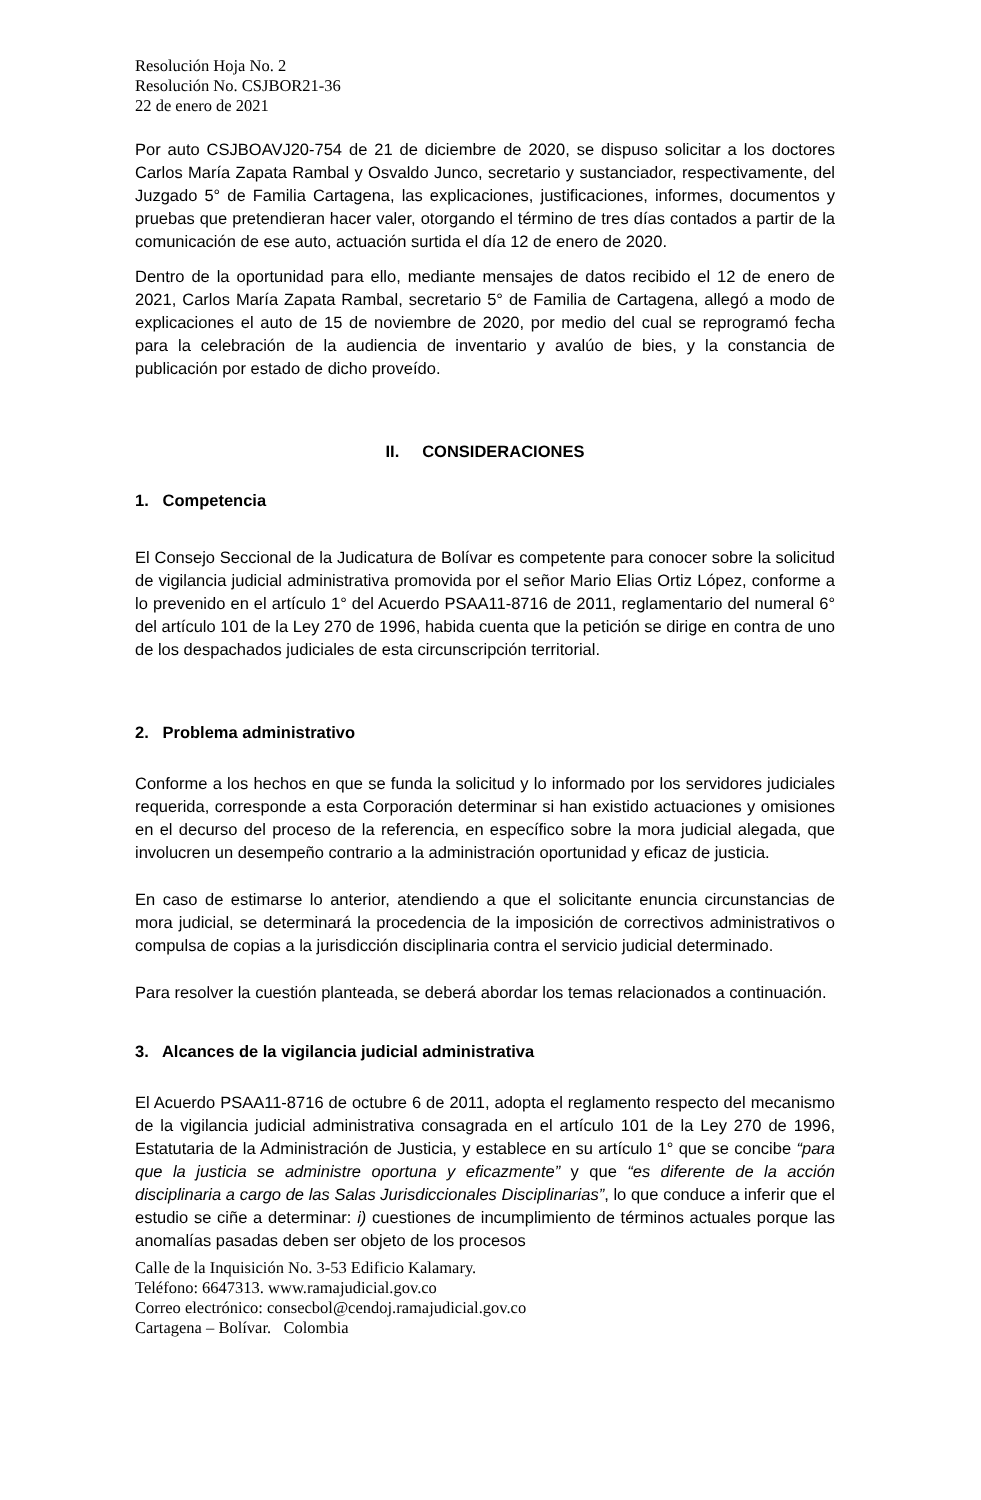Resolución Hoja No. 2
Resolución No. CSJBOR21-36
22 de enero de 2021
Por auto CSJBOAVJ20-754 de 21 de diciembre de 2020, se dispuso solicitar a los doctores Carlos María Zapata Rambal y Osvaldo Junco, secretario y sustanciador, respectivamente, del Juzgado 5° de Familia Cartagena, las explicaciones, justificaciones, informes, documentos y pruebas que pretendieran hacer valer, otorgando el término de tres días contados a partir de la comunicación de ese auto, actuación surtida el día 12 de enero de 2020.
Dentro de la oportunidad para ello, mediante mensajes de datos recibido el 12 de enero de 2021, Carlos María Zapata Rambal, secretario 5° de Familia de Cartagena, allegó a modo de explicaciones el auto de 15 de noviembre de 2020, por medio del cual se reprogramó fecha para la celebración de la audiencia de inventario y avalúo de bies, y la constancia de publicación por estado de dicho proveído.
II. CONSIDERACIONES
1. Competencia
El Consejo Seccional de la Judicatura de Bolívar es competente para conocer sobre la solicitud de vigilancia judicial administrativa promovida por el señor Mario Elias Ortiz López, conforme a lo prevenido en el artículo 1° del Acuerdo PSAA11-8716 de 2011, reglamentario del numeral 6° del artículo 101 de la Ley 270 de 1996, habida cuenta que la petición se dirige en contra de uno de los despachados judiciales de esta circunscripción territorial.
2. Problema administrativo
Conforme a los hechos en que se funda la solicitud y lo informado por los servidores judiciales requerida, corresponde a esta Corporación determinar si han existido actuaciones y omisiones en el decurso del proceso de la referencia, en específico sobre la mora judicial alegada, que involucren un desempeño contrario a la administración oportunidad y eficaz de justicia.
En caso de estimarse lo anterior, atendiendo a que el solicitante enuncia circunstancias de mora judicial, se determinará la procedencia de la imposición de correctivos administrativos o compulsa de copias a la jurisdicción disciplinaria contra el servicio judicial determinado.
Para resolver la cuestión planteada, se deberá abordar los temas relacionados a continuación.
3. Alcances de la vigilancia judicial administrativa
El Acuerdo PSAA11-8716 de octubre 6 de 2011, adopta el reglamento respecto del mecanismo de la vigilancia judicial administrativa consagrada en el artículo 101 de la Ley 270 de 1996, Estatutaria de la Administración de Justicia, y establece en su artículo 1° que se concibe “para que la justicia se administre oportuna y eficazmente” y que “es diferente de la acción disciplinaria a cargo de las Salas Jurisdiccionales Disciplinarias”, lo que conduce a inferir que el estudio se ciñe a determinar: i) cuestiones de incumplimiento de términos actuales porque las anomalías pasadas deben ser objeto de los procesos
Calle de la Inquisición No. 3-53 Edificio Kalamary.
Teléfono: 6647313. www.ramajudicial.gov.co
Correo electrónico: consecbol@cendoj.ramajudicial.gov.co
Cartagena – Bolívar. Colombia